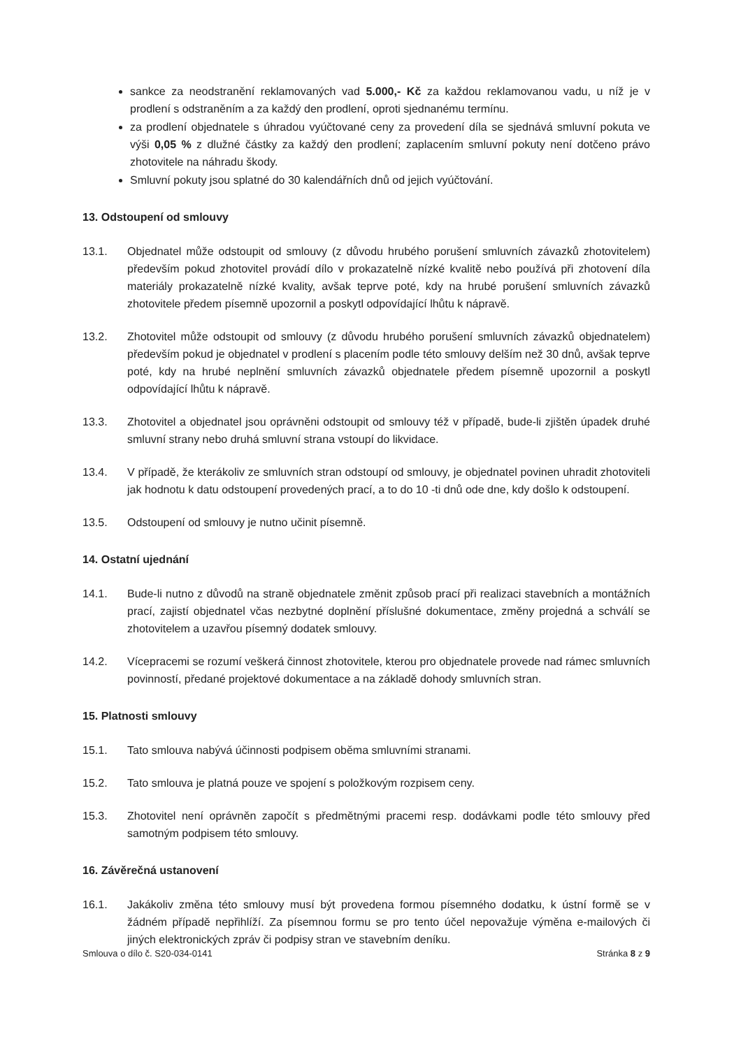sankce za neodstranění reklamovaných vad 5.000,- Kč za každou reklamovanou vadu, u níž je v prodlení s odstraněním a za každý den prodlení, oproti sjednanému termínu.
za prodlení objednatele s úhradou vyúčtované ceny za provedení díla se sjednává smluvní pokuta ve výši 0,05 % z dlužné částky za každý den prodlení; zaplacením smluvní pokuty není dotčeno právo zhotovitele na náhradu škody.
Smluvní pokuty jsou splatné do 30 kalendářních dnů od jejich vyúčtování.
13. Odstoupení od smlouvy
13.1. Objednatel může odstoupit od smlouvy (z důvodu hrubého porušení smluvních závazků zhotovitelem) především pokud zhotovitel provádí dílo v prokazatelně nízké kvalitě nebo používá při zhotovení díla materiály prokazatelně nízké kvality, avšak teprve poté, kdy na hrubé porušení smluvních závazků zhotovitele předem písemně upozornil a poskytl odpovídající lhůtu k nápravě.
13.2. Zhotovitel může odstoupit od smlouvy (z důvodu hrubého porušení smluvních závazků objednatelem) především pokud je objednatel v prodlení s placením podle této smlouvy delším než 30 dnů, avšak teprve poté, kdy na hrubé neplnění smluvních závazků objednatele předem písemně upozornil a poskytl odpovídající lhůtu k nápravě.
13.3. Zhotovitel a objednatel jsou oprávněni odstoupit od smlouvy též v případě, bude-li zjištěn úpadek druhé smluvní strany nebo druhá smluvní strana vstoupí do likvidace.
13.4. V případě, že kterákoliv ze smluvních stran odstoupí od smlouvy, je objednatel povinen uhradit zhotoviteli jak hodnotu k datu odstoupení provedených prací, a to do 10 -ti dnů ode dne, kdy došlo k odstoupení.
13.5. Odstoupení od smlouvy je nutno učinit písemně.
14. Ostatní ujednání
14.1. Bude-li nutno z důvodů na straně objednatele změnit způsob prací při realizaci stavebních a montážních prací, zajistí objednatel včas nezbytné doplnění příslušné dokumentace, změny projedná a schválí se zhotovitelem a uzavřou písemný dodatek smlouvy.
14.2. Vícepracemi se rozumí veškerá činnost zhotovitele, kterou pro objednatele provede nad rámec smluvních povinností, předané projektové dokumentace a na základě dohody smluvních stran.
15. Platnosti smlouvy
15.1. Tato smlouva nabývá účinnosti podpisem oběma smluvními stranami.
15.2. Tato smlouva je platná pouze ve spojení s položkovým rozpisem ceny.
15.3. Zhotovitel není oprávněn započít s předmětnými pracemi resp. dodávkami podle této smlouvy před samotným podpisem této smlouvy.
16. Závěrečná ustanovení
16.1. Jakákoliv změna této smlouvy musí být provedena formou písemného dodatku, k ústní formě se v žádném případě nepřihlíží. Za písemnou formu se pro tento účel nepovažuje výměna e-mailových či jiných elektronických zpráv či podpisy stran ve stavebním deníku.
Smlouva o dílo č. S20-034-0141 Stránka 8 z 9